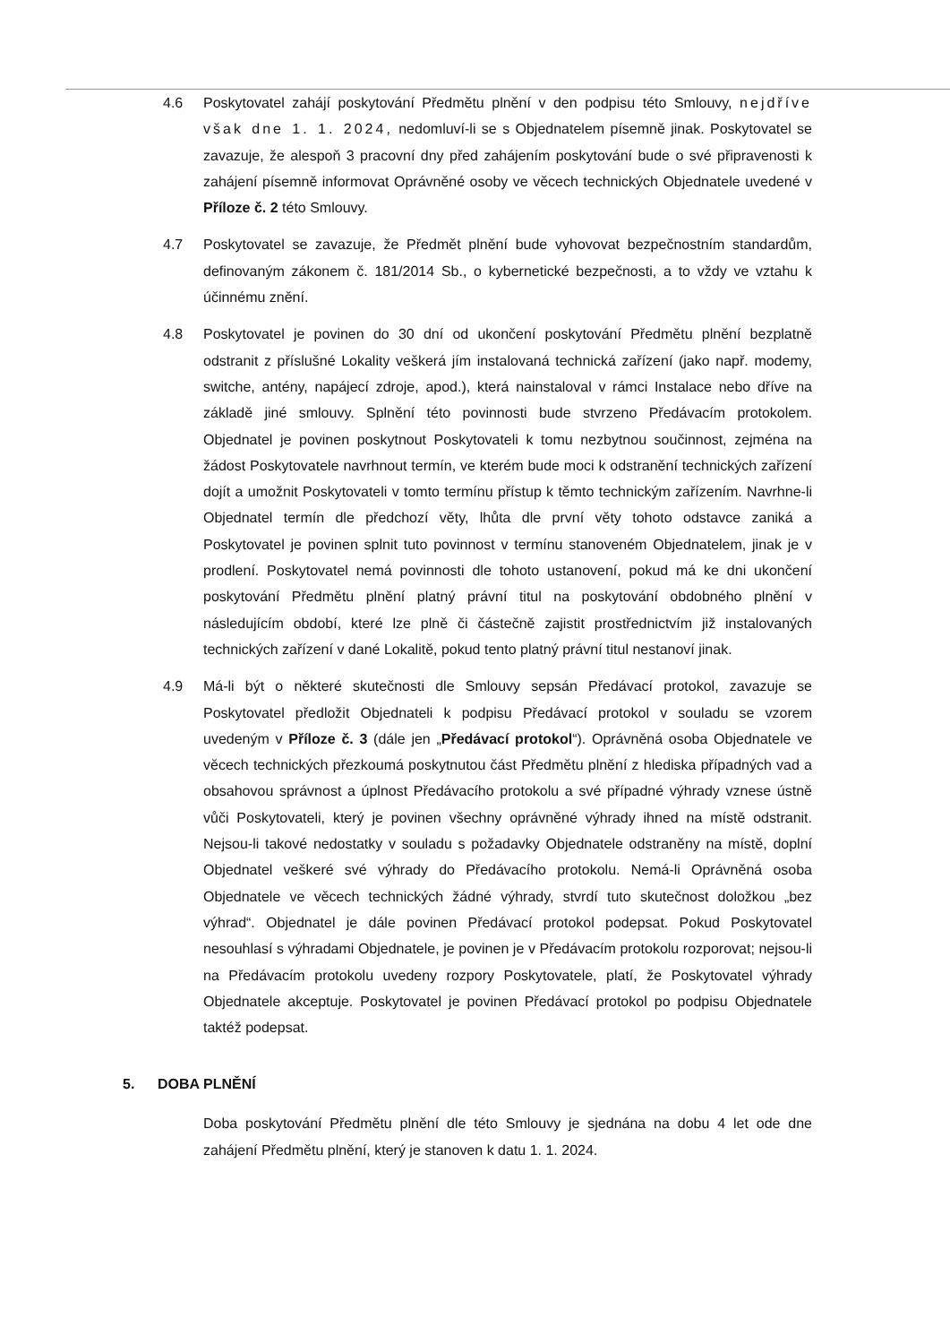4.6 Poskytovatel zahájí poskytování Předmětu plnění v den podpisu této Smlouvy, nejdříve však dne 1. 1. 2024, nedomluví-li se s Objednatelem písemně jinak. Poskytovatel se zavazuje, že alespoň 3 pracovní dny před zahájením poskytování bude o své připravenosti k zahájení písemně informovat Oprávněné osoby ve věcech technických Objednatele uvedené v Příloze č. 2 této Smlouvy.
4.7 Poskytovatel se zavazuje, že Předmět plnění bude vyhovovat bezpečnostním standardům, definovaným zákonem č. 181/2014 Sb., o kybernetické bezpečnosti, a to vždy ve vztahu k účinnému znění.
4.8 Poskytovatel je povinen do 30 dní od ukončení poskytování Předmětu plnění bezplatně odstranit z příslušné Lokality veškerá jím instalovaná technická zařízení (jako např. modemy, switche, antény, napájecí zdroje, apod.), která nainstaloval v rámci Instalace nebo dříve na základě jiné smlouvy. Splnění této povinnosti bude stvrzeno Předávacím protokolem. Objednatel je povinen poskytnout Poskytovateli k tomu nezbytnou součinnost, zejména na žádost Poskytovatele navrhnout termín, ve kterém bude moci k odstranění technických zařízení dojít a umožnit Poskytovateli v tomto termínu přístup k těmto technickým zařízením. Navrhne-li Objednatel termín dle předchozí věty, lhůta dle první věty tohoto odstavce zaniká a Poskytovatel je povinen splnit tuto povinnost v termínu stanoveném Objednatelem, jinak je v prodlení. Poskytovatel nemá povinnosti dle tohoto ustanovení, pokud má ke dni ukončení poskytování Předmětu plnění platný právní titul na poskytování obdobného plnění v následujícím období, které lze plně či částečně zajistit prostřednictvím již instalovaných technických zařízení v dané Lokalitě, pokud tento platný právní titul nestanoví jinak.
4.9 Má-li být o některé skutečnosti dle Smlouvy sepsán Předávací protokol, zavazuje se Poskytovatel předložit Objednateli k podpisu Předávací protokol v souladu se vzorem uvedeným v Příloze č. 3 (dále jen „Předávací protokol“). Oprávněná osoba Objednatele ve věcech technických přezkoumá poskytnutou část Předmětu plnění z hlediska případných vad a obsahovou správnost a úplnost Předávacího protokolu a své případné výhrady vznese ústně vůči Poskytovateli, který je povinen všechny oprávněné výhrady ihned na místě odstranit. Nejsou-li takové nedostatky v souladu s požadavky Objednatele odstraněny na místě, doplní Objednatel veškeré své výhrady do Předávacího protokolu. Nemá-li Oprávněná osoba Objednatele ve věcech technických žádné výhrady, stvrdí tuto skutečnost doložkou „bez výhrad“. Objednatel je dále povinen Předávací protokol podepsat. Pokud Poskytovatel nesouhlasí s výhradami Objednatele, je povinen je v Předávacím protokolu rozporovat; nejsou-li na Předávacím protokolu uvedeny rozpory Poskytovatele, platí, že Poskytovatel výhrady Objednatele akceptuje. Poskytovatel je povinen Předávací protokol po podpisu Objednatele taktéž podepsat.
5. DOBA PLNĚNÍ
Doba poskytování Předmětu plnění dle této Smlouvy je sjednána na dobu 4 let ode dne zahájení Předmětu plnění, který je stanoven k datu 1. 1. 2024.